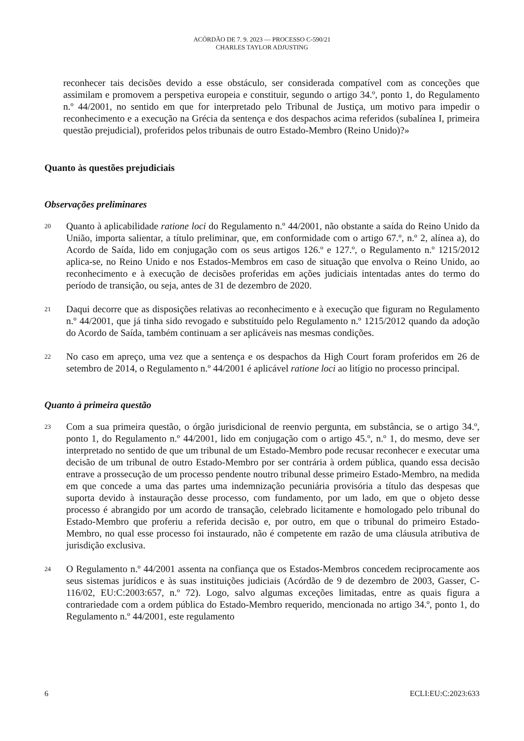ACÓRDÃO DE 7. 9. 2023 — PROCESSO C-590/21
CHARLES TAYLOR ADJUSTING
reconhecer tais decisões devido a esse obstáculo, ser considerada compatível com as conceções que assimilam e promovem a perspetiva europeia e constituir, segundo o artigo 34.º, ponto 1, do Regulamento n.º 44/2001, no sentido em que for interpretado pelo Tribunal de Justiça, um motivo para impedir o reconhecimento e a execução na Grécia da sentença e dos despachos acima referidos (subalínea I, primeira questão prejudicial), proferidos pelos tribunais de outro Estado-Membro (Reino Unido)?»
Quanto às questões prejudiciais
Observações preliminares
20
Quanto à aplicabilidade ratione loci do Regulamento n.º 44/2001, não obstante a saída do Reino Unido da União, importa salientar, a título preliminar, que, em conformidade com o artigo 67.º, n.º 2, alínea a), do Acordo de Saída, lido em conjugação com os seus artigos 126.º e 127.º, o Regulamento n.º 1215/2012 aplica-se, no Reino Unido e nos Estados-Membros em caso de situação que envolva o Reino Unido, ao reconhecimento e à execução de decisões proferidas em ações judiciais intentadas antes do termo do período de transição, ou seja, antes de 31 de dezembro de 2020.
21
Daqui decorre que as disposições relativas ao reconhecimento e à execução que figuram no Regulamento n.º 44/2001, que já tinha sido revogado e substituído pelo Regulamento n.º 1215/2012 quando da adoção do Acordo de Saída, também continuam a ser aplicáveis nas mesmas condições.
22
No caso em apreço, uma vez que a sentença e os despachos da High Court foram proferidos em 26 de setembro de 2014, o Regulamento n.º 44/2001 é aplicável ratione loci ao litígio no processo principal.
Quanto à primeira questão
23
Com a sua primeira questão, o órgão jurisdicional de reenvio pergunta, em substância, se o artigo 34.º, ponto 1, do Regulamento n.º 44/2001, lido em conjugação com o artigo 45.º, n.º 1, do mesmo, deve ser interpretado no sentido de que um tribunal de um Estado-Membro pode recusar reconhecer e executar uma decisão de um tribunal de outro Estado-Membro por ser contrária à ordem pública, quando essa decisão entrave a prossecução de um processo pendente noutro tribunal desse primeiro Estado-Membro, na medida em que concede a uma das partes uma indemnização pecuniária provisória a título das despesas que suporta devido à instauração desse processo, com fundamento, por um lado, em que o objeto desse processo é abrangido por um acordo de transação, celebrado licitamente e homologado pelo tribunal do Estado-Membro que proferiu a referida decisão e, por outro, em que o tribunal do primeiro Estado-Membro, no qual esse processo foi instaurado, não é competente em razão de uma cláusula atributiva de jurisdição exclusiva.
24
O Regulamento n.º 44/2001 assenta na confiança que os Estados-Membros concedem reciprocamente aos seus sistemas jurídicos e às suas instituições judiciais (Acórdão de 9 de dezembro de 2003, Gasser, C-116/02, EU:C:2003:657, n.º 72). Logo, salvo algumas exceções limitadas, entre as quais figura a contrariedade com a ordem pública do Estado-Membro requerido, mencionada no artigo 34.º, ponto 1, do Regulamento n.º 44/2001, este regulamento
6 ECLI:EU:C:2023:633